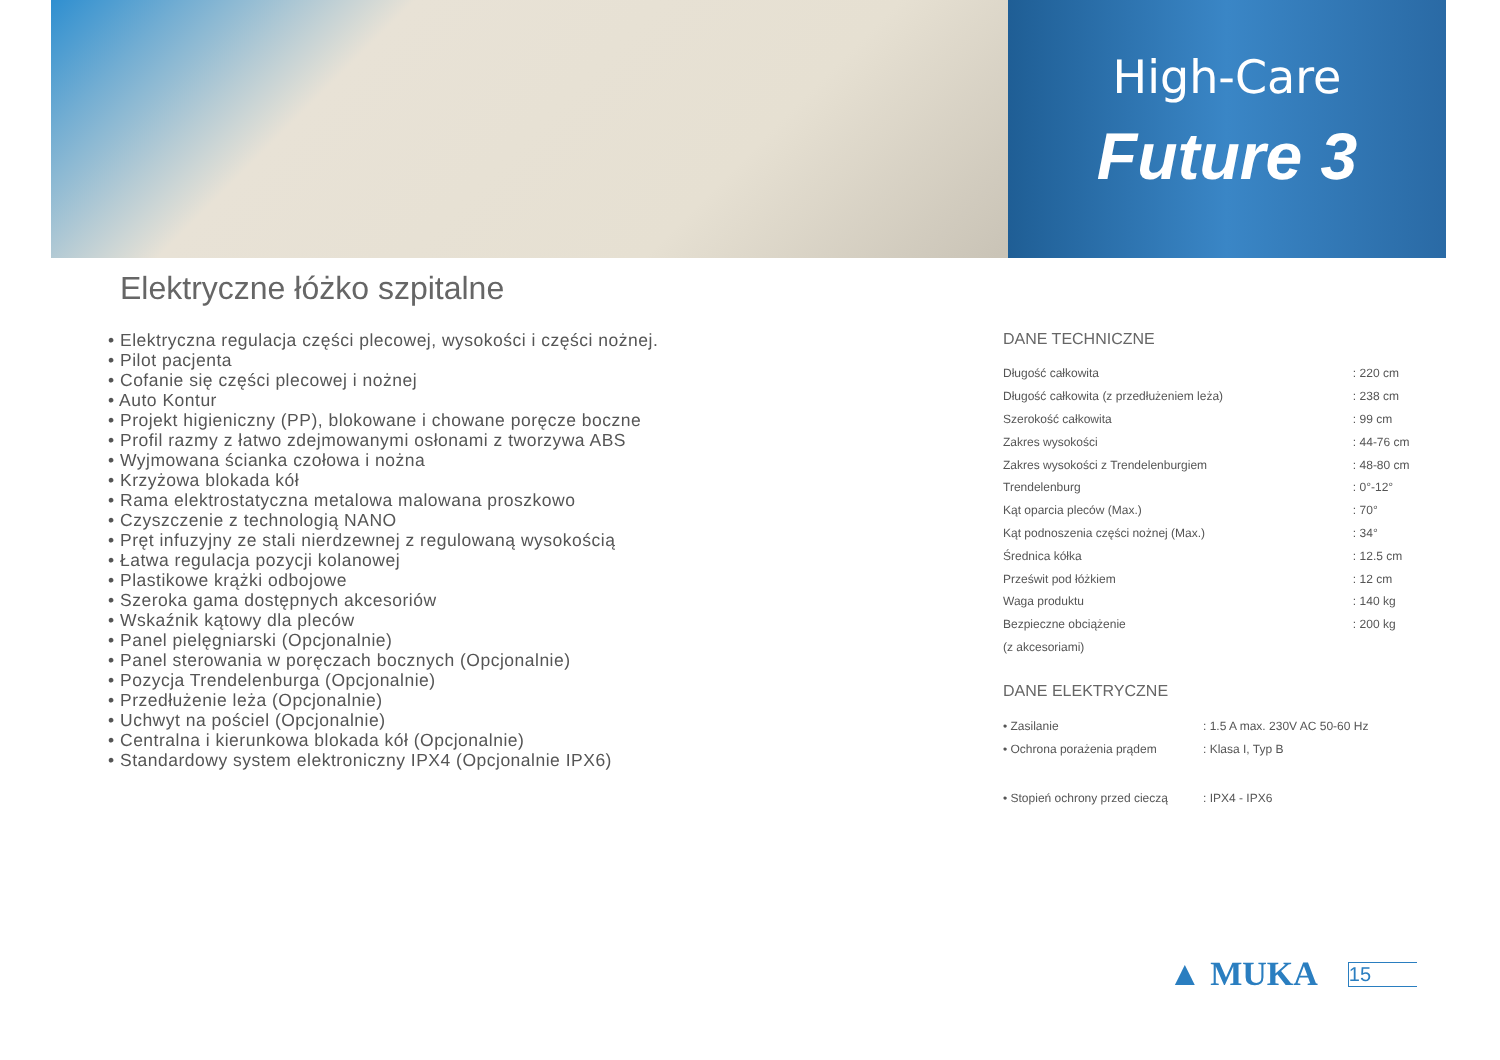High-Care
Future 3
Elektryczne łóżko szpitalne
• Elektryczna regulacja części plecowej, wysokości i części nożnej.
• Pilot pacjenta
• Cofanie się części plecowej i nożnej
• Auto Kontur
• Projekt higieniczny (PP), blokowane i chowane poręcze boczne
• Profil razmy z łatwo zdejmowanymi osłonami z tworzywa ABS
• Wyjmowana ścianka czołowa i nożna
• Krzyżowa blokada kół
• Rama elektrostatyczna metalowa malowana proszkowo
• Czyszczenie z technologią NANO
• Pręt infuzyjny ze stali nierdzewnej z regulowaną wysokością
• Łatwa regulacja pozycji kolanowej
• Plastikowe krążki odbojowe
• Szeroka gama dostępnych akcesoriów
• Wskaźnik kątowy dla pleców
• Panel pielęgniarski (Opcjonalnie)
• Panel sterowania w poręczach bocznych (Opcjonalnie)
• Pozycja Trendelenburga (Opcjonalnie)
• Przedłużenie leża (Opcjonalnie)
• Uchwyt na pościel (Opcjonalnie)
• Centralna i kierunkowa blokada kół (Opcjonalnie)
• Standardowy system elektroniczny IPX4 (Opcjonalnie IPX6)
DANE TECHNICZNE
| Długość całkowita | : 220 cm |
| Długość całkowita (z przedłużeniem leża) | : 238 cm |
| Szerokość całkowita | : 99 cm |
| Zakres wysokości | : 44-76 cm |
| Zakres wysokości z Trendelenburgiem | : 48-80 cm |
| Trendelenburg | : 0°-12° |
| Kąt oparcia pleców (Max.) | : 70° |
| Kąt podnoszenia części nożnej (Max.) | : 34° |
| Średnica kółka | : 12.5 cm |
| Prześwit pod łóżkiem | : 12 cm |
| Waga produktu | : 140 kg |
| Bezpieczne obciążenie | : 200 kg |
| (z akcesoriami) | |
DANE ELEKTRYCZNE
| • Zasilanie | : 1.5 A max. 230V AC 50-60 Hz |
| • Ochrona porażenia prądem | : Klasa I, Typ B |
| • Stopień ochrony przed cieczą | : IPX4 - IPX6 |
▲ MUKA 15